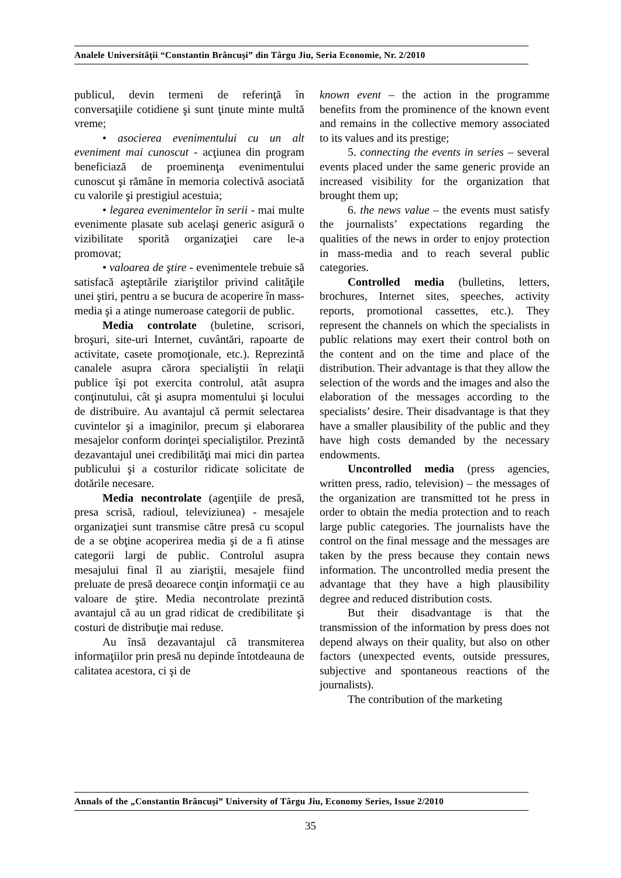Analele Universităţii “Constantin Brâncuşi” din Târgu Jiu, Seria Economie, Nr. 2/2010
publicul, devin termeni de referinţă în conversaţiile cotidiene şi sunt ţinute minte multă vreme;
• asocierea evenimentului cu un alt eveniment mai cunoscut - acţiunea din program beneficiază de proeminenţa evenimentului cunoscut şi rămâne în memoria colectivă asociată cu valorile şi prestigiul acestuia;
• legarea evenimentelor în serii - mai multe evenimente plasate sub acelaşi generic asigură o vizibilitate sporită organizaţiei care le-a promovat;
• valoarea de ştire - evenimentele trebuie să satisfacă aşteptările ziariştilor privind calităţile unei ştiri, pentru a se bucura de acoperire în mass-media şi a atinge numeroase categorii de public.
Media controlate (buletine, scrisori, broşuri, site-uri Internet, cuvântări, rapoarte de activitate, casete promoţionale, etc.). Reprezintă canalele asupra cărora specialiştii în relaţii publice îşi pot exercita controlul, atât asupra conţinutului, cât şi asupra momentului şi locului de distribuire. Au avantajul că permit selectarea cuvintelor şi a imaginilor, precum şi elaborarea mesajelor conform dorinţei specialiştilor. Prezintă dezavantajul unei credibilităţi mai mici din partea publicului şi a costurilor ridicate solicitate de dotările necesare.
Media necontrolate (agenţiile de presă, presa scrisă, radioul, televiziunea) - mesajele organizaţiei sunt transmise către presă cu scopul de a se obţine acoperirea media şi de a fi atinse categorii largi de public. Controlul asupra mesajului final îl au ziariştii, mesajele fiind preluate de presă deoarece conţin informaţii ce au valoare de ştire. Media necontrolate prezintă avantajul că au un grad ridicat de credibilitate şi costuri de distribuţie mai reduse.
Au însă dezavantajul că transmiterea informaţiilor prin presă nu depinde întotdeauna de calitatea acestora, ci şi de
known event – the action in the programme benefits from the prominence of the known event and remains in the collective memory associated to its values and its prestige;
5. connecting the events in series – several events placed under the same generic provide an increased visibility for the organization that brought them up;
6. the news value – the events must satisfy the journalists’ expectations regarding the qualities of the news in order to enjoy protection in mass-media and to reach several public categories.
Controlled media (bulletins, letters, brochures, Internet sites, speeches, activity reports, promotional cassettes, etc.). They represent the channels on which the specialists in public relations may exert their control both on the content and on the time and place of the distribution. Their advantage is that they allow the selection of the words and the images and also the elaboration of the messages according to the specialists’ desire. Their disadvantage is that they have a smaller plausibility of the public and they have high costs demanded by the necessary endowments.
Uncontrolled media (press agencies, written press, radio, television) – the messages of the organization are transmitted tot he press in order to obtain the media protection and to reach large public categories. The journalists have the control on the final message and the messages are taken by the press because they contain news information. The uncontrolled media present the advantage that they have a high plausibility degree and reduced distribution costs.
But their disadvantage is that the transmission of the information by press does not depend always on their quality, but also on other factors (unexpected events, outside pressures, subjective and spontaneous reactions of the journalists).
The contribution of the marketing
Annals of the „Constantin Brâncuşi” University of Târgu Jiu, Economy Series, Issue 2/2010
35